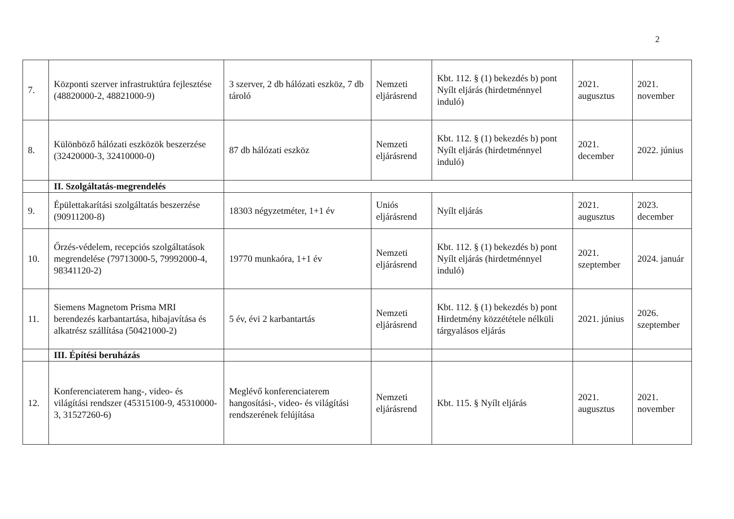2
| 7. | Központi szerver infrastruktúra fejlesztése (48820000-2, 48821000-9) | 3 szerver, 2 db hálózati eszköz, 7 db tároló | Nemzeti eljárásrend | Kbt. 112. § (1) bekezdés b) pont Nyílt eljárás (hirdetménnyel induló) | 2021. augusztus | 2021. november |
| 8. | Különböző hálózati eszközök beszerzése (32420000-3, 32410000-0) | 87 db hálózati eszköz | Nemzeti eljárásrend | Kbt. 112. § (1) bekezdés b) pont Nyílt eljárás (hirdetménnyel induló) | 2021. december | 2022. június |
| | II. Szolgáltatás-megrendelés | | | | | |
| 9. | Épülettakarítási szolgáltatás beszerzése (90911200-8) | 18303 négyzetméter, 1+1 év | Uniós eljárásrend | Nyílt eljárás | 2021. augusztus | 2023. december |
| 10. | Őrzés-védelem, recepciós szolgáltatások megrendelése (79713000-5, 79992000-4, 98341120-2) | 19770 munkaóra, 1+1 év | Nemzeti eljárásrend | Kbt. 112. § (1) bekezdés b) pont Nyílt eljárás (hirdetménnyel induló) | 2021. szeptember | 2024. január |
| 11. | Siemens Magnetom Prisma MRI berendezés karbantartása, hibajavítása és alkatrész szállítása (50421000-2) | 5 év, évi 2 karbantartás | Nemzeti eljárásrend | Kbt. 112. § (1) bekezdés b) pont Hirdetmény közzététele nélküli tárgyalásos eljárás | 2021. június | 2026. szeptember |
| | III. Építési beruházás | | | | | |
| 12. | Konferenciaterem hang-, video- és világítási rendszer (45315100-9, 45310000-3, 31527260-6) | Meglévő konferenciaterem hangosítási-, video- és világítási rendszerének felújítása | Nemzeti eljárásrend | Kbt. 115. § Nyílt eljárás | 2021. augusztus | 2021. november |